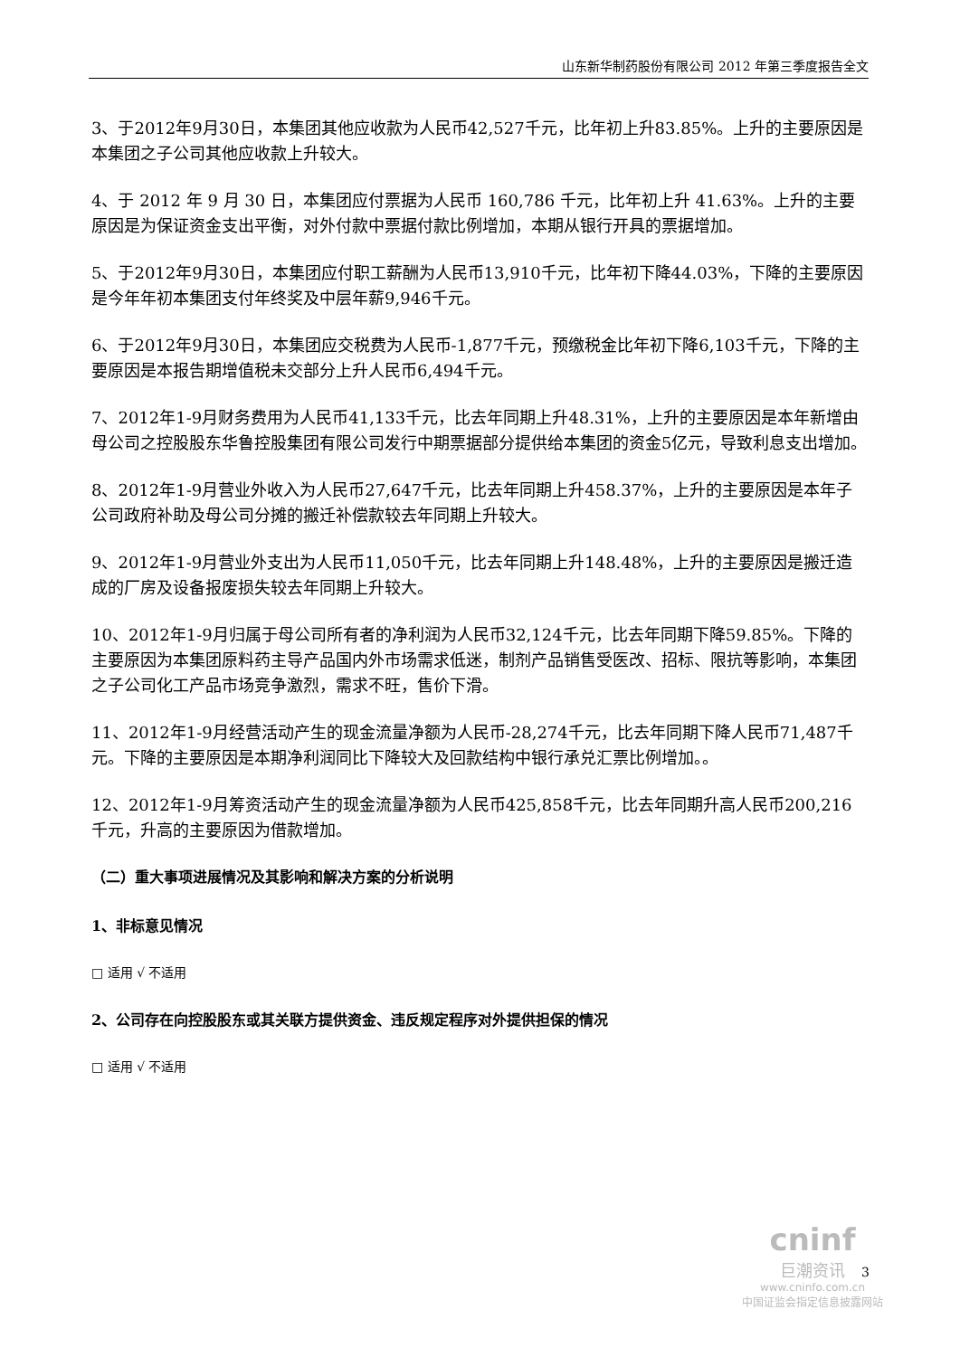山东新华制药股份有限公司 2012 年第三季度报告全文
3、于2012年9月30日，本集团其他应收款为人民币42,527千元，比年初上升83.85%。上升的主要原因是本集团之子公司其他应收款上升较大。
4、于 2012 年 9 月 30 日，本集团应付票据为人民币 160,786 千元，比年初上升 41.63%。上升的主要原因是为保证资金支出平衡，对外付款中票据付款比例增加，本期从银行开具的票据增加。
5、于2012年9月30日，本集团应付职工薪酬为人民币13,910千元，比年初下降44.03%，下降的主要原因是今年年初本集团支付年终奖及中层年薪9,946千元。
6、于2012年9月30日，本集团应交税费为人民币-1,877千元，预缴税金比年初下降6,103千元，下降的主要原因是本报告期增值税未交部分上升人民币6,494千元。
7、2012年1-9月财务费用为人民币41,133千元，比去年同期上升48.31%，上升的主要原因是本年新增由母公司之控股股东华鲁控股集团有限公司发行中期票据部分提供给本集团的资金5亿元，导致利息支出增加。
8、2012年1-9月营业外收入为人民币27,647千元，比去年同期上升458.37%，上升的主要原因是本年子公司政府补助及母公司分摊的搬迁补偿款较去年同期上升较大。
9、2012年1-9月营业外支出为人民币11,050千元，比去年同期上升148.48%，上升的主要原因是搬迁造成的厂房及设备报废损失较去年同期上升较大。
10、2012年1-9月归属于母公司所有者的净利润为人民币32,124千元，比去年同期下降59.85%。下降的主要原因为本集团原料药主导产品国内外市场需求低迷，制剂产品销售受医改、招标、限抗等影响，本集团之子公司化工产品市场竞争激烈，需求不旺，售价下滑。
11、2012年1-9月经营活动产生的现金流量净额为人民币-28,274千元，比去年同期下降人民币71,487千元。下降的主要原因是本期净利润同比下降较大及回款结构中银行承兑汇票比例增加。。
12、2012年1-9月筹资活动产生的现金流量净额为人民币425,858千元，比去年同期升高人民币200,216千元，升高的主要原因为借款增加。
（二）重大事项进展情况及其影响和解决方案的分析说明
1、非标意见情况
□ 适用 √ 不适用
2、公司存在向控股股东或其关联方提供资金、违反规定程序对外提供担保的情况
□ 适用 √ 不适用
cninf
巨潮资讯
www.cninfo.com.cn
中国证监会指定信息披露网站
3